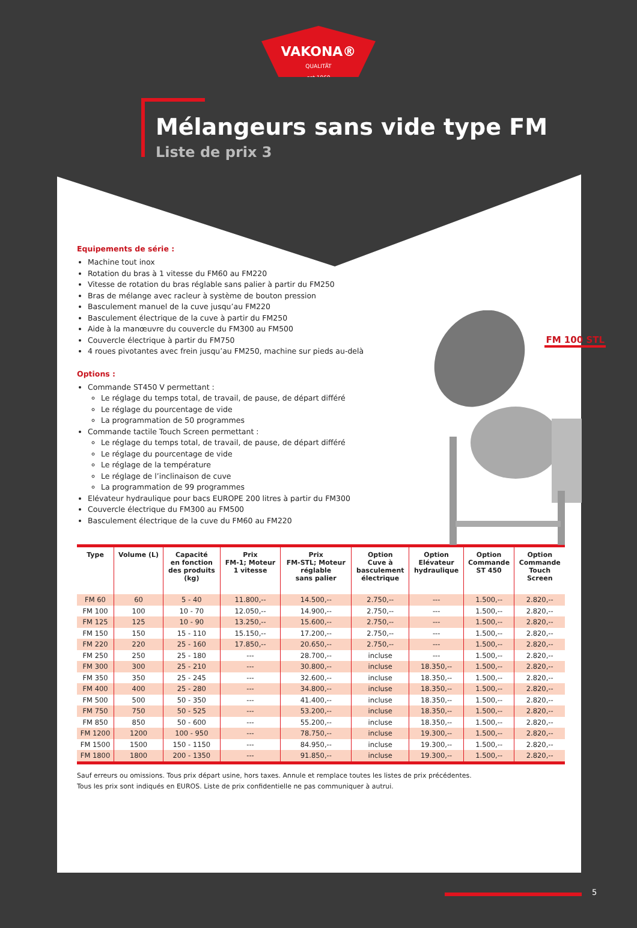VAKONA®
QUALITÄT
est.1969
Mélangeurs sans vide type FM
Liste de prix 3
Equipements de série :
Machine tout inox
Rotation du bras à 1 vitesse du FM60 au FM220
Vitesse de rotation du bras réglable sans palier à partir du FM250
Bras de mélange avec racleur à système de bouton pression
Basculement manuel de la cuve jusqu’au FM220
Basculement électrique de la cuve à partir du FM250
Aide à la manœuvre du couvercle du FM300 au FM500
Couvercle électrique à partir du FM750
4 roues pivotantes avec frein jusqu’au FM250, machine sur pieds au-delà
Options :
Commande ST450 V permettant :
Le réglage du temps total, de travail, de pause, de départ différé
Le réglage du pourcentage de vide
La programmation de 50 programmes
Commande tactile Touch Screen permettant :
Le réglage du temps total, de travail, de pause, de départ différé
Le réglage du pourcentage de vide
Le réglage de la température
Le réglage de l’inclinaison de cuve
La programmation de 99 programmes
Elévateur hydraulique pour bacs EUROPE 200 litres à partir du FM300
Couvercle électrique du FM300 au FM500
Basculement électrique de la cuve du FM60 au FM220
FM 100 STL
| Type | Volume (L) | Capacité en fonction des produits (kg) | Prix FM-1; Moteur 1 vitesse | Prix FM-STL; Moteur réglable sans palier | Option Cuve à basculement électrique | Option Elévateur hydraulique | Option Commande ST 450 | Option Commande Touch Screen |
| --- | --- | --- | --- | --- | --- | --- | --- | --- |
| FM 60 | 60 | 5 - 40 | 11.800,-- | 14.500,-- | 2.750,-- | --- | 1.500,-- | 2.820,-- |
| FM 100 | 100 | 10 - 70 | 12.050,-- | 14.900,-- | 2.750,-- | --- | 1.500,-- | 2.820,-- |
| FM 125 | 125 | 10 - 90 | 13.250,-- | 15.600,-- | 2.750,-- | --- | 1.500,-- | 2.820,-- |
| FM 150 | 150 | 15 - 110 | 15.150,-- | 17.200,-- | 2.750,-- | --- | 1.500,-- | 2.820,-- |
| FM 220 | 220 | 25 - 160 | 17.850,-- | 20.650,-- | 2.750,-- | --- | 1.500,-- | 2.820,-- |
| FM 250 | 250 | 25 - 180 | --- | 28.700,-- | incluse | --- | 1.500,-- | 2.820,-- |
| FM 300 | 300 | 25 - 210 | --- | 30.800,-- | incluse | 18.350,-- | 1.500,-- | 2.820,-- |
| FM 350 | 350 | 25 - 245 | --- | 32.600,-- | incluse | 18.350,-- | 1.500,-- | 2.820,-- |
| FM 400 | 400 | 25 - 280 | --- | 34.800,-- | incluse | 18.350,-- | 1.500,-- | 2.820,-- |
| FM 500 | 500 | 50 - 350 | --- | 41.400,-- | incluse | 18.350,-- | 1.500,-- | 2.820,-- |
| FM 750 | 750 | 50 - 525 | --- | 53.200,-- | incluse | 18.350,-- | 1.500,-- | 2.820,-- |
| FM 850 | 850 | 50 - 600 | --- | 55.200,-- | incluse | 18.350,-- | 1.500,-- | 2.820,-- |
| FM 1200 | 1200 | 100 - 950 | --- | 78.750,-- | incluse | 19.300,-- | 1.500,-- | 2.820,-- |
| FM 1500 | 1500 | 150 - 1150 | --- | 84.950,-- | incluse | 19.300,-- | 1.500,-- | 2.820,-- |
| FM 1800 | 1800 | 200 - 1350 | --- | 91.850,-- | incluse | 19.300,-- | 1.500,-- | 2.820,-- |
Sauf erreurs ou omissions. Tous prix départ usine, hors taxes. Annule et remplace toutes les listes de prix précédentes.
Tous les prix sont indiqués en EUROS. Liste de prix confidentielle ne pas communiquer à autrui.
5